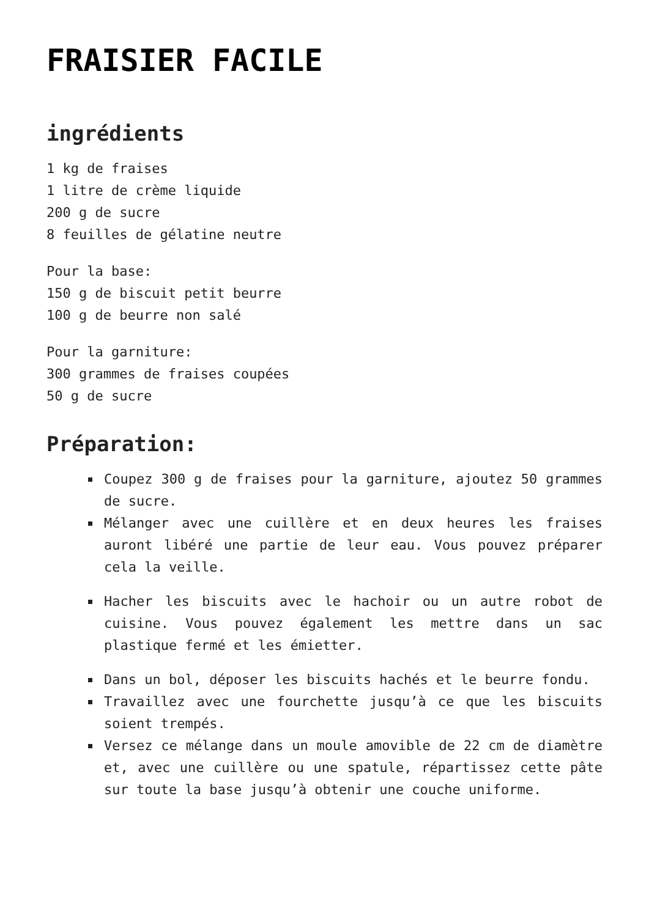FRAISIER FACILE
ingrédients
1 kg de fraises
1 litre de crème liquide
200 g de sucre
8 feuilles de gélatine neutre
Pour la base:
150 g de biscuit petit beurre
100 g de beurre non salé
Pour la garniture:
300 grammes de fraises coupées
50 g de sucre
Préparation:
Coupez 300 g de fraises pour la garniture, ajoutez 50 grammes de sucre.
Mélanger avec une cuillère et en deux heures les fraises auront libéré une partie de leur eau. Vous pouvez préparer cela la veille.
Hacher les biscuits avec le hachoir ou un autre robot de cuisine. Vous pouvez également les mettre dans un sac plastique fermé et les émietter.
Dans un bol, déposer les biscuits hachés et le beurre fondu.
Travaillez avec une fourchette jusqu’à ce que les biscuits soient trempés.
Versez ce mélange dans un moule amovible de 22 cm de diamètre et, avec une cuillère ou une spatule, répartissez cette pâte sur toute la base jusqu’à obtenir une couche uniforme.